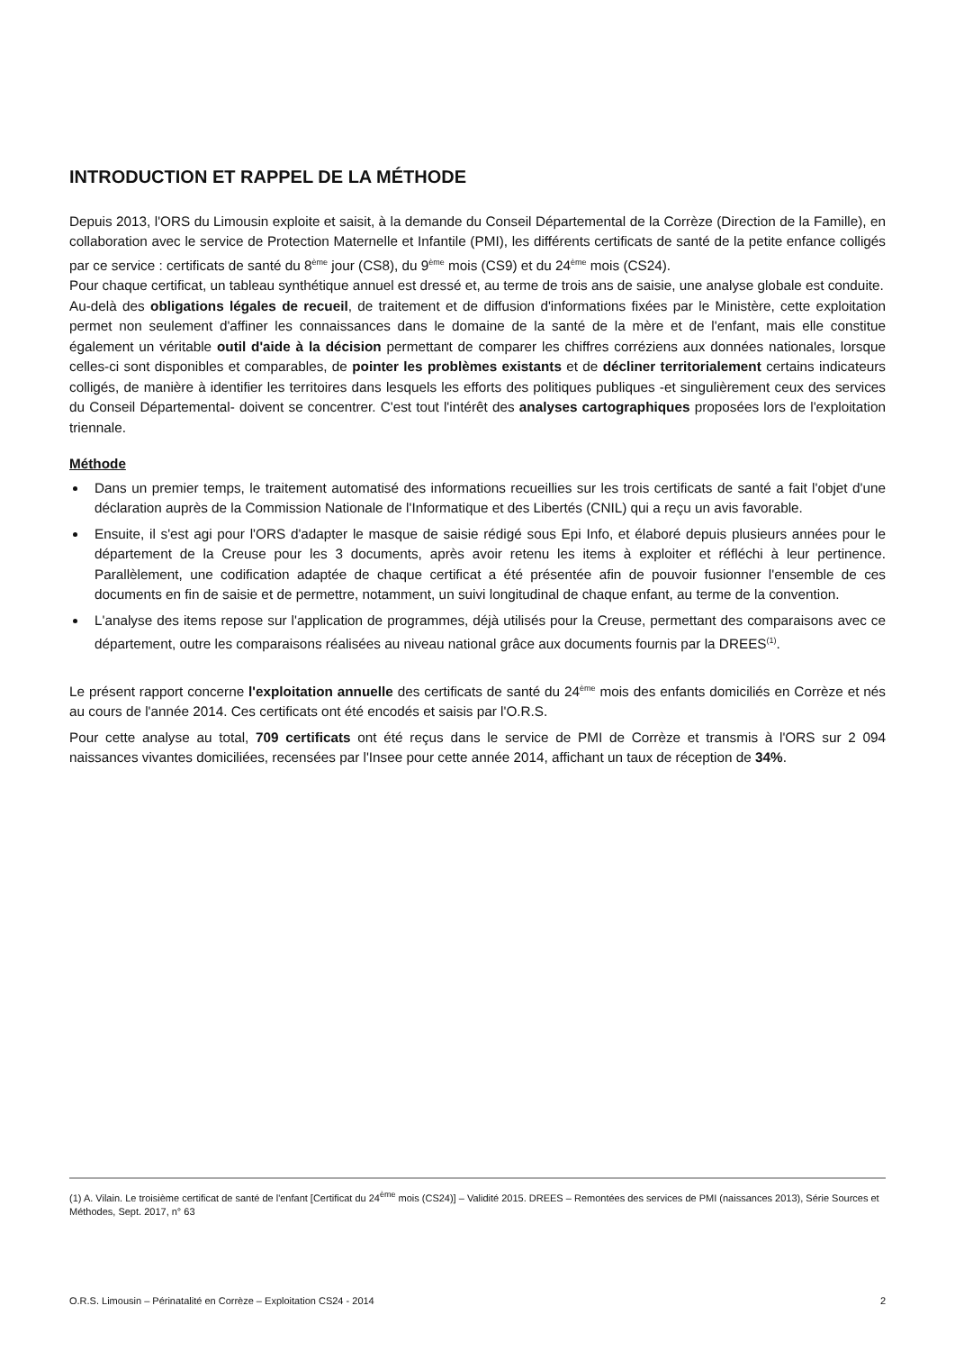INTRODUCTION ET RAPPEL DE LA MÉTHODE
Depuis 2013, l'ORS du Limousin exploite et saisit, à la demande du Conseil Départemental de la Corrèze (Direction de la Famille), en collaboration avec le service de Protection Maternelle et Infantile (PMI), les différents certificats de santé de la petite enfance colligés par ce service : certificats de santé du 8<sup>ème</sup> jour (CS8), du 9<sup>ème</sup> mois (CS9) et du 24<sup>ème</sup> mois (CS24).
Pour chaque certificat, un tableau synthétique annuel est dressé et, au terme de trois ans de saisie, une analyse globale est conduite.
Au-delà des obligations légales de recueil, de traitement et de diffusion d'informations fixées par le Ministère, cette exploitation permet non seulement d'affiner les connaissances dans le domaine de la santé de la mère et de l'enfant, mais elle constitue également un véritable outil d'aide à la décision permettant de comparer les chiffres corréziens aux données nationales, lorsque celles-ci sont disponibles et comparables, de pointer les problèmes existants et de décliner territorialement certains indicateurs colligés, de manière à identifier les territoires dans lesquels les efforts des politiques publiques -et singulièrement ceux des services du Conseil Départemental- doivent se concentrer. C'est tout l'intérêt des analyses cartographiques proposées lors de l'exploitation triennale.
Méthode
Dans un premier temps, le traitement automatisé des informations recueillies sur les trois certificats de santé a fait l'objet d'une déclaration auprès de la Commission Nationale de l'Informatique et des Libertés (CNIL) qui a reçu un avis favorable.
Ensuite, il s'est agi pour l'ORS d'adapter le masque de saisie rédigé sous Epi Info, et élaboré depuis plusieurs années pour le département de la Creuse pour les 3 documents, après avoir retenu les items à exploiter et réfléchi à leur pertinence. Parallèlement, une codification adaptée de chaque certificat a été présentée afin de pouvoir fusionner l'ensemble de ces documents en fin de saisie et de permettre, notamment, un suivi longitudinal de chaque enfant, au terme de la convention.
L'analyse des items repose sur l'application de programmes, déjà utilisés pour la Creuse, permettant des comparaisons avec ce département, outre les comparaisons réalisées au niveau national grâce aux documents fournis par la DREES<sup>(1)</sup>.
Le présent rapport concerne l'exploitation annuelle des certificats de santé du 24<sup>ème</sup> mois des enfants domiciliés en Corrèze et nés au cours de l'année 2014. Ces certificats ont été encodés et saisis par l'O.R.S.
Pour cette analyse au total, 709 certificats ont été reçus dans le service de PMI de Corrèze et transmis à l'ORS sur 2 094 naissances vivantes domiciliées, recensées par l'Insee pour cette année 2014, affichant un taux de réception de 34%.
(1) A. Vilain. Le troisième certificat de santé de l'enfant [Certificat du 24<sup>ème</sup> mois (CS24)] – Validité 2015. DREES – Remontées des services de PMI (naissances 2013), Série Sources et Méthodes, Sept. 2017, n° 63
O.R.S. Limousin – Périnatalité en Corrèze – Exploitation CS24 - 2014 2